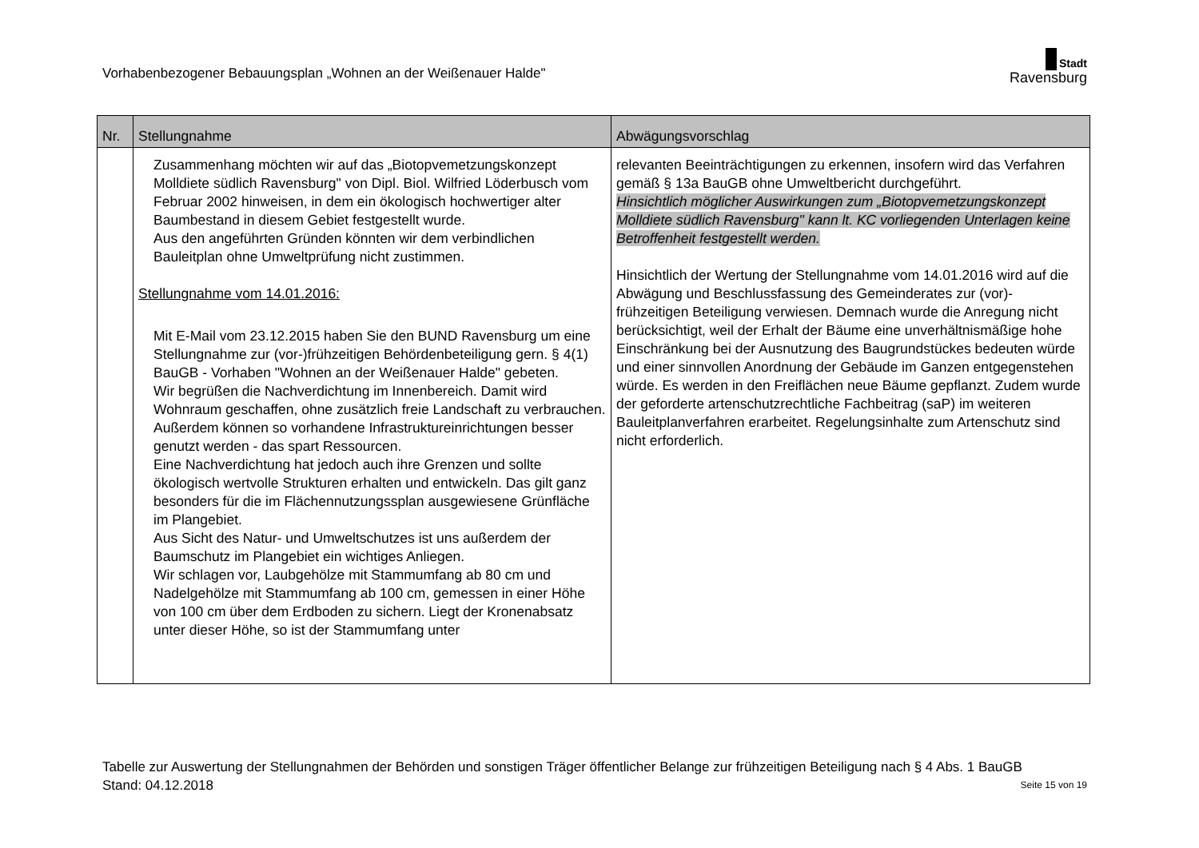Vorhabenbezogener Bebauungsplan „Wohnen an der Weißenauer Halde"
Stadt
Ravensburg
| Nr. | Stellungnahme | Abwägungsvorschlag |
| --- | --- | --- |
| | Zusammenhang möchten wir auf das „Biotopvemetzungskonzept Molldiete südlich Ravensburg" von Dipl. Biol. Wilfried Löderbusch vom Februar 2002 hinweisen, in dem ein ökologisch hochwertiger alter Baumbestand in diesem Gebiet festgestellt wurde. Aus den angeführten Gründen könnten wir dem verbindlichen Bauleitplan ohne Umweltprüfung nicht zustimmen. Stellungnahme vom 14.01.2016: Mit E-Mail vom 23.12.2015 haben Sie den BUND Ravensburg um eine Stellungnahme zur (vor-)frühzeitigen Behördenbeteiligung gern. § 4(1) BauGB - Vorhaben "Wohnen an der Weißenauer Halde" gebeten. Wir begrüßen die Nachverdichtung im Innenbereich. Damit wird Wohnraum geschaffen, ohne zusätzlich freie Landschaft zu verbrauchen. Außerdem können so vorhandene Infrastruktureinrichtungen besser genutzt werden - das spart Ressourcen. Eine Nachverdichtung hat jedoch auch ihre Grenzen und sollte ökologisch wertvolle Strukturen erhalten und entwickeln. Das gilt ganz besonders für die im Flächennutzungssplan ausgewiesene Grünfläche im Plangebiet. Aus Sicht des Natur- und Umweltschutzes ist uns außerdem der Baumschutz im Plangebiet ein wichtiges Anliegen. Wir schlagen vor, Laubgehölze mit Stammumfang ab 80 cm und Nadelgehölze mit Stammumfang ab 100 cm, gemessen in einer Höhe von 100 cm über dem Erdboden zu sichern. Liegt der Kronenabsatz unter dieser Höhe, so ist der Stammumfang unter | relevanten Beeinträchtigungen zu erkennen, insofern wird das Verfahren gemäß § 13a BauGB ohne Umweltbericht durchgeführt. Hinsichtlich möglicher Auswirkungen zum „Biotopvemetzungskonzept Molldiete südlich Ravensburg" kann lt. KC vorliegenden Unterlagen keine Betroffenheit festgestellt werden. Hinsichtlich der Wertung der Stellungnahme vom 14.01.2016 wird auf die Abwägung und Beschlussfassung des Gemeinderates zur (vor)-frühzeitigen Beteiligung verwiesen. Demnach wurde die Anregung nicht berücksichtigt, weil der Erhalt der Bäume eine unverhältnismäßige hohe Einschränkung bei der Ausnutzung des Baugrundstückes bedeuten würde und einer sinnvollen Anordnung der Gebäude im Ganzen entgegenstehen würde. Es werden in den Freiflächen neue Bäume gepflanzt. Zudem wurde der geforderte artenschutzrechtliche Fachbeitrag (saP) im weiteren Bauleitplanverfahren erarbeitet. Regelungsinhalte zum Artenschutz sind nicht erforderlich. |
Tabelle zur Auswertung der Stellungnahmen der Behörden und sonstigen Träger öffentlicher Belange zur frühzeitigen Beteiligung nach § 4 Abs. 1 BauGB
Stand: 04.12.2018 Seite 15 von 19